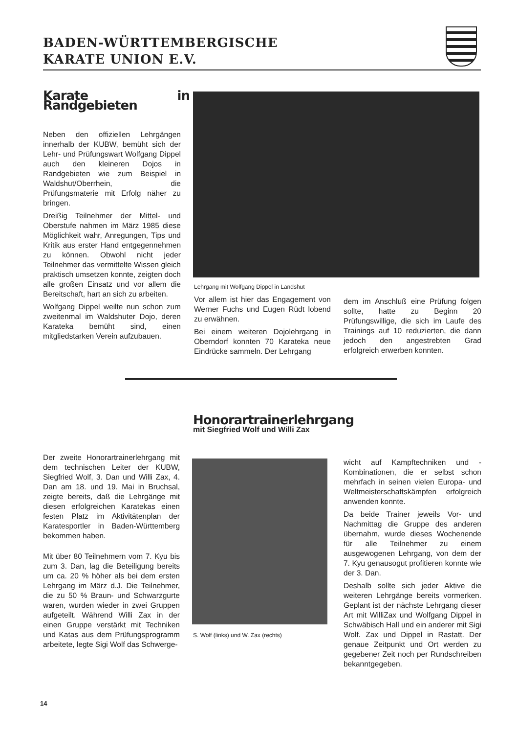BADEN-WÜRTTEMBERGISCHE
KARATE UNION E.V.
Karate in Randgebieten
Neben den offiziellen Lehrgängen innerhalb der KUBW, bemüht sich der Lehr- und Prüfungswart Wolfgang Dippel auch den kleineren Dojos in Randgebieten wie zum Beispiel in Waldshut/Oberrhein, die Prüfungsmaterie mit Erfolg näher zu bringen.
Dreißig Teilnehmer der Mittel- und Oberstufe nahmen im März 1985 diese Möglichkeit wahr, Anregungen, Tips und Kritik aus erster Hand entgegennehmen zu können. Obwohl nicht jeder Teilnehmer das vermittelte Wissen gleich praktisch umsetzen konnte, zeigten doch alle großen Einsatz und vor allem die Bereitschaft, hart an sich zu arbeiten.
Wolfgang Dippel weilte nun schon zum zweitenmal im Waldshuter Dojo, deren Karateka bemüht sind, einen mitgliedstarken Verein aufzubauen.
Lehrgang mit Wolfgang Dippel in Landshut
Vor allem ist hier das Engagement von Werner Fuchs und Eugen Rüdt lobend zu erwähnen.
Bei einem weiteren Dojolehrgang in Oberndorf konnten 70 Karateka neue Eindrücke sammeln. Der Lehrgang
dem im Anschluß eine Prüfung folgen sollte, hatte zu Beginn 20 Prüfungswillige, die sich im Laufe des Trainings auf 10 reduzierten, die dann jedoch den angestrebten Grad erfolgreich erwerben konnten.
Honorartrainerlehrgang
mit Siegfried Wolf und Willi Zax
Der zweite Honorartrainerlehrgang mit dem technischen Leiter der KUBW, Siegfried Wolf, 3. Dan und Willi Zax, 4. Dan am 18. und 19. Mai in Bruchsal, zeigte bereits, daß die Lehrgänge mit diesen erfolgreichen Karatekas einen festen Platz im Aktivitätenplan der Karatesportler in Baden-Württemberg bekommen haben.
Mit über 80 Teilnehmern vom 7. Kyu bis zum 3. Dan, lag die Beteiligung bereits um ca. 20 % höher als bei dem ersten Lehrgang im März d.J. Die Teilnehmer, die zu 50 % Braun- und Schwarzgurte waren, wurden wieder in zwei Gruppen aufgeteilt. Während Willi Zax in der einen Gruppe verstärkt mit Techniken und Katas aus dem Prüfungsprogramm arbeitete, legte Sigi Wolf das Schwerge-
S. Wolf (links) und W. Zax (rechts)
wicht auf Kampftechniken und -Kombinationen, die er selbst schon mehrfach in seinen vielen Europa- und Weltmeisterschaftskämpfen erfolgreich anwenden konnte.
Da beide Trainer jeweils Vor- und Nachmittag die Gruppe des anderen übernahm, wurde dieses Wochenende für alle Teilnehmer zu einem ausgewogenen Lehrgang, von dem der 7. Kyu genausogut profitieren konnte wie der 3. Dan.
Deshalb sollte sich jeder Aktive die weiteren Lehrgänge bereits vormerken. Geplant ist der nächste Lehrgang dieser Art mit WilliZax und Wolfgang Dippel in Schwäbisch Hall und ein anderer mit Sigi Wolf. Zax und Dippel in Rastatt. Der genaue Zeitpunkt und Ort werden zu gegebener Zeit noch per Rundschreiben bekanntgegeben.
14